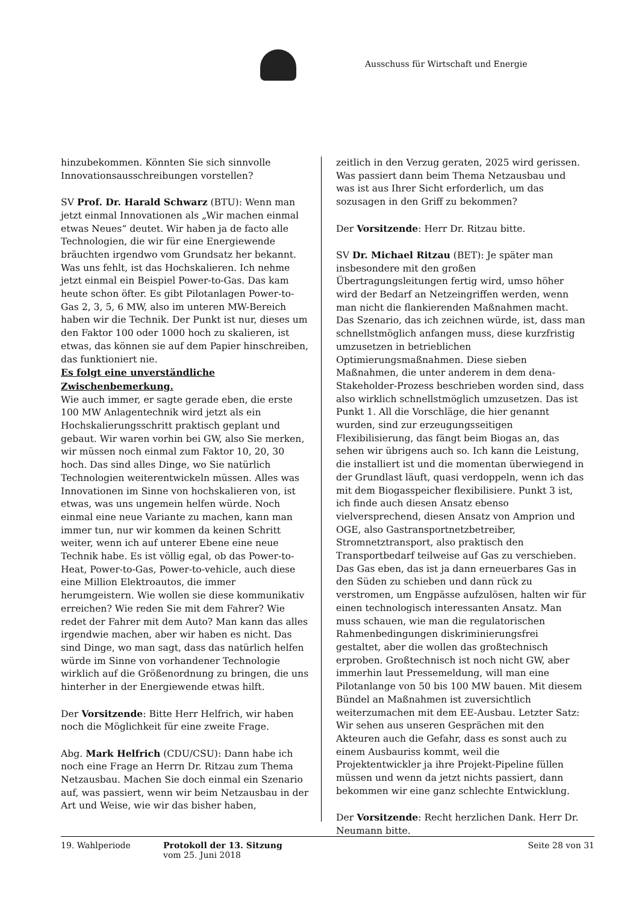Ausschuss für Wirtschaft und Energie
hinzubekommen. Könnten Sie sich sinnvolle Innovationsausschreibungen vorstellen?
SV Prof. Dr. Harald Schwarz (BTU): Wenn man jetzt einmal Innovationen als „Wir machen einmal etwas Neues“ deutet. Wir haben ja de facto alle Technologien, die wir für eine Energiewende bräuchten irgendwo vom Grundsatz her bekannt. Was uns fehlt, ist das Hochskalieren. Ich nehme jetzt einmal ein Beispiel Power-to-Gas. Das kam heute schon öfter. Es gibt Pilotanlagen Power-to-Gas 2, 3, 5, 6 MW, also im unteren MW-Bereich haben wir die Technik. Der Punkt ist nur, dieses um den Faktor 100 oder 1000 hoch zu skalieren, ist etwas, das können sie auf dem Papier hinschreiben, das funktioniert nie.
Es folgt eine unverständliche Zwischenbemerkung.
Wie auch immer, er sagte gerade eben, die erste 100 MW Anlagentechnik wird jetzt als ein Hochskalierungsschritt praktisch geplant und gebaut. Wir waren vorhin bei GW, also Sie merken, wir müssen noch einmal zum Faktor 10, 20, 30 hoch. Das sind alles Dinge, wo Sie natürlich Technologien weiterentwickeln müssen. Alles was Innovationen im Sinne von hochskalieren von, ist etwas, was uns ungemein helfen würde. Noch einmal eine neue Variante zu machen, kann man immer tun, nur wir kommen da keinen Schritt weiter, wenn ich auf unterer Ebene eine neue Technik habe. Es ist völlig egal, ob das Power-to-Heat, Power-to-Gas, Power-to-vehicle, auch diese eine Million Elektroautos, die immer herumgeistern. Wie wollen sie diese kommunikativ erreichen? Wie reden Sie mit dem Fahrer? Wie redet der Fahrer mit dem Auto? Man kann das alles irgendwie machen, aber wir haben es nicht. Das sind Dinge, wo man sagt, dass das natürlich helfen würde im Sinne von vorhandener Technologie wirklich auf die Größenordnung zu bringen, die uns hinterher in der Energiewende etwas hilft.
Der Vorsitzende: Bitte Herr Helfrich, wir haben noch die Möglichkeit für eine zweite Frage.
Abg. Mark Helfrich (CDU/CSU): Dann habe ich noch eine Frage an Herrn Dr. Ritzau zum Thema Netzausbau. Machen Sie doch einmal ein Szenario auf, was passiert, wenn wir beim Netzausbau in der Art und Weise, wie wir das bisher haben,
zeitlich in den Verzug geraten, 2025 wird gerissen. Was passiert dann beim Thema Netzausbau und was ist aus Ihrer Sicht erforderlich, um das sozusagen in den Griff zu bekommen?
Der Vorsitzende: Herr Dr. Ritzau bitte.
SV Dr. Michael Ritzau (BET): Je später man insbesondere mit den großen Übertragungsleitungen fertig wird, umso höher wird der Bedarf an Netzeingriffen werden, wenn man nicht die flankierenden Maßnahmen macht. Das Szenario, das ich zeichnen würde, ist, dass man schnellstmöglich anfangen muss, diese kurzfristig umzusetzen in betrieblichen Optimierungsmaßnahmen. Diese sieben Maßnahmen, die unter anderem in dem dena-Stakeholder-Prozess beschrieben worden sind, dass also wirklich schnellstmöglich umzusetzen. Das ist Punkt 1. All die Vorschläge, die hier genannt wurden, sind zur erzeugungsseitigen Flexibilisierung, das fängt beim Biogas an, das sehen wir übrigens auch so. Ich kann die Leistung, die installiert ist und die momentan überwiegend in der Grundlast läuft, quasi verdoppeln, wenn ich das mit dem Biogasspeicher flexibilisiere. Punkt 3 ist, ich finde auch diesen Ansatz ebenso vielversprechend, diesen Ansatz von Amprion und OGE, also Gastransportnetzbetreiber, Stromnetztransport, also praktisch den Transportbedarf teilweise auf Gas zu verschieben. Das Gas eben, das ist ja dann erneuerbares Gas in den Süden zu schieben und dann rück zu verstromen, um Engpässe aufzulösen, halten wir für einen technologisch interessanten Ansatz. Man muss schauen, wie man die regulatorischen Rahmenbedingungen diskriminierungsfrei gestaltet, aber die wollen das großtechnisch erproben. Großtechnisch ist noch nicht GW, aber immerhin laut Pressemeldung, will man eine Pilotanlange von 50 bis 100 MW bauen. Mit diesem Bündel an Maßnahmen ist zuversichtlich weiterzumachen mit dem EE-Ausbau. Letzter Satz: Wir sehen aus unseren Gesprächen mit den Akteuren auch die Gefahr, dass es sonst auch zu einem Ausbauriss kommt, weil die Projektentwickler ja ihre Projekt-Pipeline füllen müssen und wenn da jetzt nichts passiert, dann bekommen wir eine ganz schlechte Entwicklung.
Der Vorsitzende: Recht herzlichen Dank. Herr Dr. Neumann bitte.
19. Wahlperiode Protokoll der 13. Sitzung
vom 25. Juni 2018
Seite 28 von 31